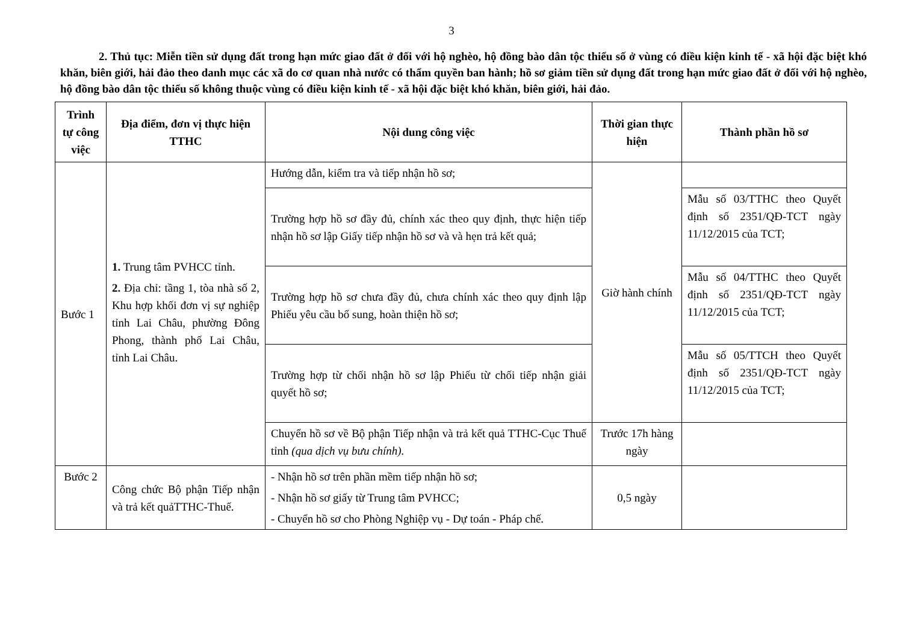3
2. Thủ tục: Miễn tiền sử dụng đất trong hạn mức giao đất ở đối với hộ nghèo, hộ đồng bào dân tộc thiểu số ở vùng có điều kiện kinh tế - xã hội đặc biệt khó khăn, biên giới, hải đảo theo danh mục các xã do cơ quan nhà nước có thẩm quyền ban hành; hồ sơ giảm tiền sử dụng đất trong hạn mức giao đất ở đối với hộ nghèo, hộ đồng bào dân tộc thiểu số không thuộc vùng có điều kiện kinh tế - xã hội đặc biệt khó khăn, biên giới, hải đảo.
| Trình tự công việc | Địa điểm, đơn vị thực hiện TTHC | Nội dung công việc | Thời gian thực hiện | Thành phần hồ sơ |
| --- | --- | --- | --- | --- |
| Bước 1 | 1. Trung tâm PVHCC tỉnh. 2. Địa chỉ: tầng 1, tòa nhà số 2, Khu hợp khối đơn vị sự nghiệp tỉnh Lai Châu, phường Đông Phong, thành phố Lai Châu, tỉnh Lai Châu. | Hướng dẫn, kiểm tra và tiếp nhận hồ sơ; | Giờ hành chính | |
| | | Trường hợp hồ sơ đầy đủ, chính xác theo quy định, thực hiện tiếp nhận hồ sơ lập Giấy tiếp nhận hồ sơ và và hẹn trả kết quả; | | Mẫu số 03/TTHC theo Quyết định số 2351/QĐ-TCT ngày 11/12/2015 của TCT; |
| | | Trường hợp hồ sơ chưa đầy đủ, chưa chính xác theo quy định lập Phiếu yêu cầu bổ sung, hoàn thiện hồ sơ; | | Mẫu số 04/TTHC theo Quyết định số 2351/QĐ-TCT ngày 11/12/2015 của TCT; |
| | | Trường hợp từ chối nhận hồ sơ lập Phiếu từ chối tiếp nhận giải quyết hồ sơ; | | Mẫu số 05/TTCH theo Quyết định số 2351/QĐ-TCT ngày 11/12/2015 của TCT; |
| | | Chuyển hồ sơ về Bộ phận Tiếp nhận và trả kết quả TTHC-Cục Thuế tỉnh (qua dịch vụ bưu chính). | Trước 17h hàng ngày | |
| Bước 2 | Công chức Bộ phận Tiếp nhận và trả kết quảTTHC-Thuế. | - Nhận hồ sơ trên phần mềm tiếp nhận hồ sơ; - Nhận hồ sơ giấy từ Trung tâm PVHCC; - Chuyển hồ sơ cho Phòng Nghiệp vụ - Dự toán - Pháp chế. | 0,5 ngày | |